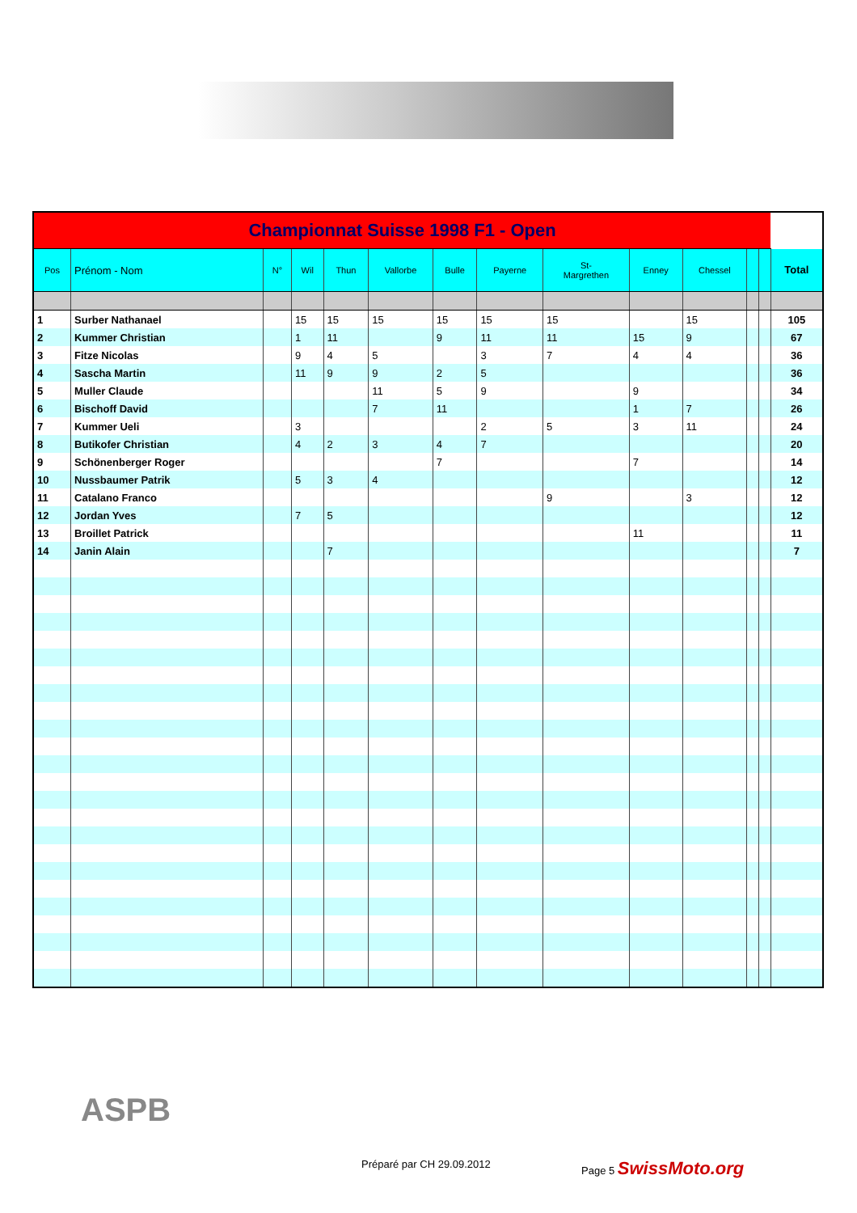| Championnat Suisse 1998 F1 - Open | | | | | | | | | | | | | |
| Pos | Prénom - Nom | N° | Wil | Thun | Vallorbe | Bulle | Payerne | St- Margrethen | Enney | Chessel | | | Total |
| 1 | Surber Nathanael | | 15 | 15 | 15 | 15 | 15 | 15 | | 15 | | | 105 |
| 2 | Kummer Christian | | 1 | 11 | | 9 | 11 | 11 | 15 | 9 | | | 67 |
| 3 | Fitze Nicolas | | 9 | 4 | 5 | | 3 | 7 | 4 | 4 | | | 36 |
| 4 | Sascha Martin | | 11 | 9 | 9 | 2 | 5 | | | | | | 36 |
| 5 | Muller Claude | | | | 11 | 5 | 9 | | 9 | | | | 34 |
| 6 | Bischoff David | | | | 7 | 11 | | | 1 | 7 | | | 26 |
| 7 | Kummer Ueli | | 3 | | | | 2 | 5 | 3 | 11 | | | 24 |
| 8 | Butikofer Christian | | 4 | 2 | 3 | 4 | 7 | | | | | | 20 |
| 9 | Schönenberger Roger | | | | | 7 | | | 7 | | | | 14 |
| 10 | Nussbaumer Patrik | | 5 | 3 | 4 | | | | | | | | 12 |
| 11 | Catalano Franco | | | | | | | 9 | | 3 | | | 12 |
| 12 | Jordan Yves | | 7 | 5 | | | | | | | | | 12 |
| 13 | Broillet Patrick | | | | | | | | 11 | | | | 11 |
| 14 | Janin Alain | | | 7 | | | | | | | | | 7 |
ASPB
Préparé par CH 29.09.2012 Page 5 SwissMoto.org